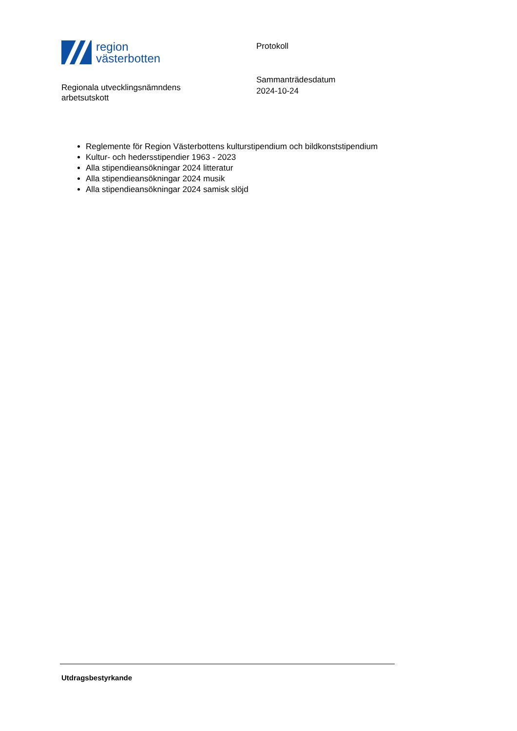region
västerbotten
Protokoll
Sammanträdesdatum
2024-10-24
Regionala utvecklingsnämndens
arbetsutskott
Reglemente för Region Västerbottens kulturstipendium och bildkonststipendium
Kultur- och hedersstipendier 1963 - 2023
Alla stipendieansökningar 2024 litteratur
Alla stipendieansökningar 2024 musik
Alla stipendieansökningar 2024 samisk slöjd
Utdragsbestyrkande